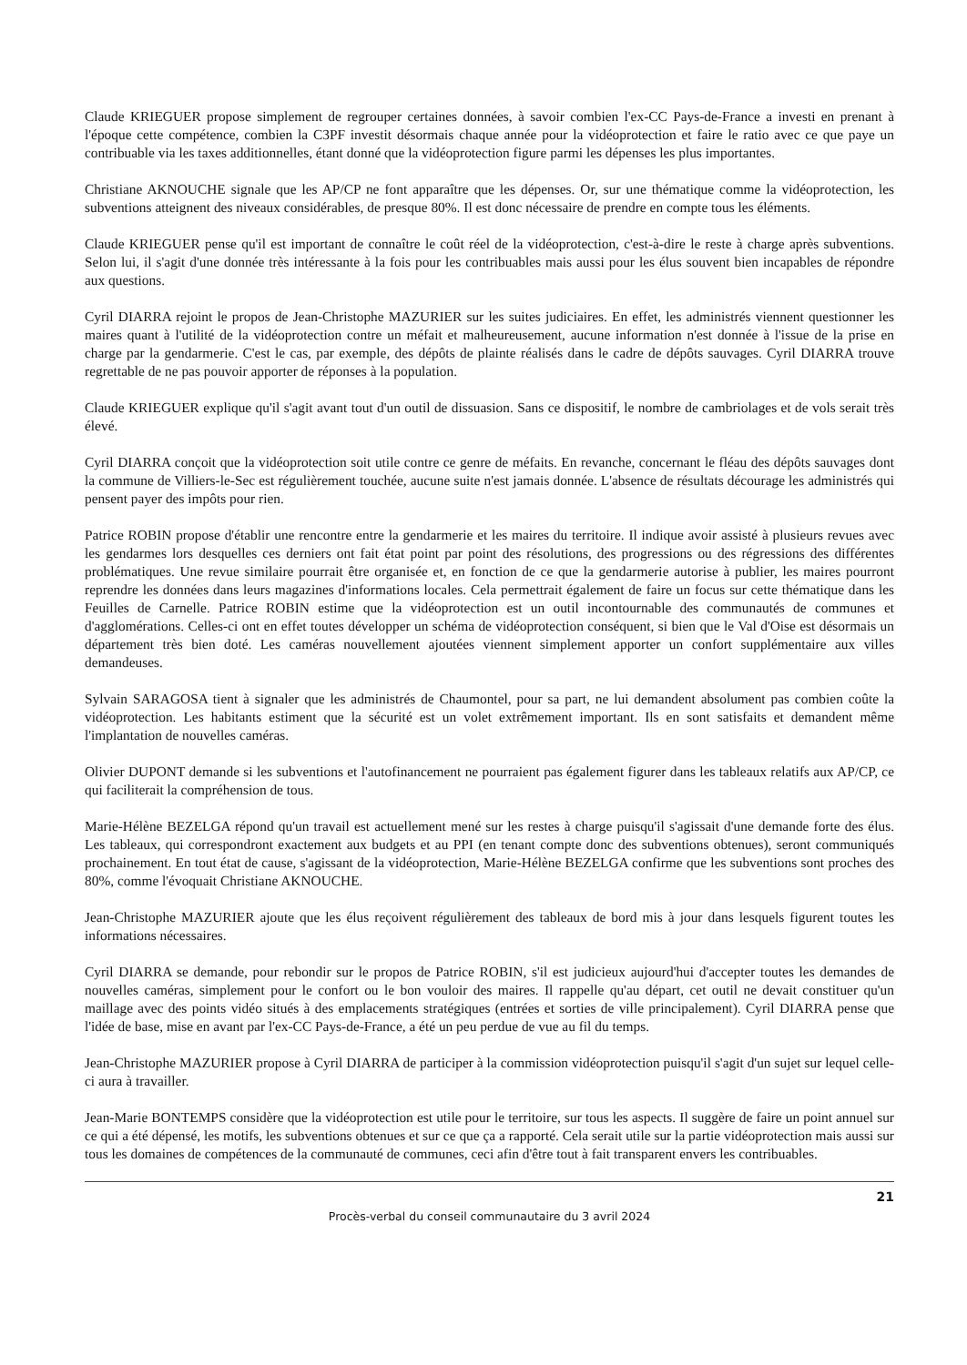Claude KRIEGUER propose simplement de regrouper certaines données, à savoir combien l'ex-CC Pays-de-France a investi en prenant à l'époque cette compétence, combien la C3PF investit désormais chaque année pour la vidéoprotection et faire le ratio avec ce que paye un contribuable via les taxes additionnelles, étant donné que la vidéoprotection figure parmi les dépenses les plus importantes.
Christiane AKNOUCHE signale que les AP/CP ne font apparaître que les dépenses. Or, sur une thématique comme la vidéoprotection, les subventions atteignent des niveaux considérables, de presque 80%. Il est donc nécessaire de prendre en compte tous les éléments.
Claude KRIEGUER pense qu'il est important de connaître le coût réel de la vidéoprotection, c'est-à-dire le reste à charge après subventions. Selon lui, il s'agit d'une donnée très intéressante à la fois pour les contribuables mais aussi pour les élus souvent bien incapables de répondre aux questions.
Cyril DIARRA rejoint le propos de Jean-Christophe MAZURIER sur les suites judiciaires. En effet, les administrés viennent questionner les maires quant à l'utilité de la vidéoprotection contre un méfait et malheureusement, aucune information n'est donnée à l'issue de la prise en charge par la gendarmerie. C'est le cas, par exemple, des dépôts de plainte réalisés dans le cadre de dépôts sauvages. Cyril DIARRA trouve regrettable de ne pas pouvoir apporter de réponses à la population.
Claude KRIEGUER explique qu'il s'agit avant tout d'un outil de dissuasion. Sans ce dispositif, le nombre de cambriolages et de vols serait très élevé.
Cyril DIARRA conçoit que la vidéoprotection soit utile contre ce genre de méfaits. En revanche, concernant le fléau des dépôts sauvages dont la commune de Villiers-le-Sec est régulièrement touchée, aucune suite n'est jamais donnée. L'absence de résultats décourage les administrés qui pensent payer des impôts pour rien.
Patrice ROBIN propose d'établir une rencontre entre la gendarmerie et les maires du territoire. Il indique avoir assisté à plusieurs revues avec les gendarmes lors desquelles ces derniers ont fait état point par point des résolutions, des progressions ou des régressions des différentes problématiques. Une revue similaire pourrait être organisée et, en fonction de ce que la gendarmerie autorise à publier, les maires pourront reprendre les données dans leurs magazines d'informations locales. Cela permettrait également de faire un focus sur cette thématique dans les Feuilles de Carnelle. Patrice ROBIN estime que la vidéoprotection est un outil incontournable des communautés de communes et d'agglomérations. Celles-ci ont en effet toutes développer un schéma de vidéoprotection conséquent, si bien que le Val d'Oise est désormais un département très bien doté. Les caméras nouvellement ajoutées viennent simplement apporter un confort supplémentaire aux villes demandeuses.
Sylvain SARAGOSA tient à signaler que les administrés de Chaumontel, pour sa part, ne lui demandent absolument pas combien coûte la vidéoprotection. Les habitants estiment que la sécurité est un volet extrêmement important. Ils en sont satisfaits et demandent même l'implantation de nouvelles caméras.
Olivier DUPONT demande si les subventions et l'autofinancement ne pourraient pas également figurer dans les tableaux relatifs aux AP/CP, ce qui faciliterait la compréhension de tous.
Marie-Hélène BEZELGA répond qu'un travail est actuellement mené sur les restes à charge puisqu'il s'agissait d'une demande forte des élus. Les tableaux, qui correspondront exactement aux budgets et au PPI (en tenant compte donc des subventions obtenues), seront communiqués prochainement. En tout état de cause, s'agissant de la vidéoprotection, Marie-Hélène BEZELGA confirme que les subventions sont proches des 80%, comme l'évoquait Christiane AKNOUCHE.
Jean-Christophe MAZURIER ajoute que les élus reçoivent régulièrement des tableaux de bord mis à jour dans lesquels figurent toutes les informations nécessaires.
Cyril DIARRA se demande, pour rebondir sur le propos de Patrice ROBIN, s'il est judicieux aujourd'hui d'accepter toutes les demandes de nouvelles caméras, simplement pour le confort ou le bon vouloir des maires. Il rappelle qu'au départ, cet outil ne devait constituer qu'un maillage avec des points vidéo situés à des emplacements stratégiques (entrées et sorties de ville principalement). Cyril DIARRA pense que l'idée de base, mise en avant par l'ex-CC Pays-de-France, a été un peu perdue de vue au fil du temps.
Jean-Christophe MAZURIER propose à Cyril DIARRA de participer à la commission vidéoprotection puisqu'il s'agit d'un sujet sur lequel celle-ci aura à travailler.
Jean-Marie BONTEMPS considère que la vidéoprotection est utile pour le territoire, sur tous les aspects. Il suggère de faire un point annuel sur ce qui a été dépensé, les motifs, les subventions obtenues et sur ce que ça a rapporté. Cela serait utile sur la partie vidéoprotection mais aussi sur tous les domaines de compétences de la communauté de communes, ceci afin d'être tout à fait transparent envers les contribuables.
21
Procès-verbal du conseil communautaire du 3 avril 2024